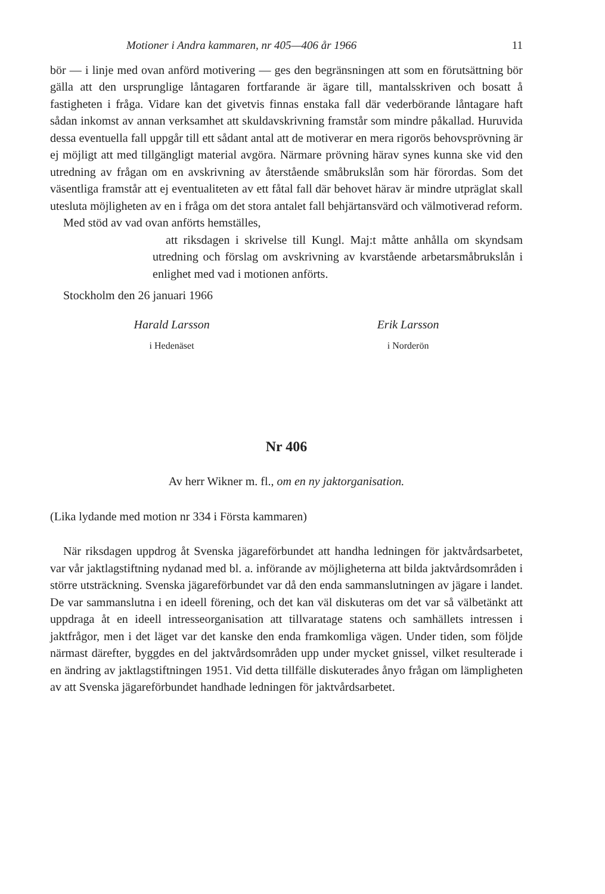Motioner i Andra kammaren, nr 405—406 år 1966 11
bör — i linje med ovan anförd motivering — ges den begränsningen att som en förutsättning bör gälla att den ursprunglige låntagaren fortfarande är ägare till, mantalsskriven och bosatt å fastigheten i fråga. Vidare kan det givetvis finnas enstaka fall där vederbörande låntagare haft sådan inkomst av annan verksamhet att skuldavskrivning framstår som mindre påkallad. Huruvida dessa eventuella fall uppgår till ett sådant antal att de motiverar en mera rigorös behovsprövning är ej möjligt att med tillgängligt material avgöra. Närmare prövning härav synes kunna ske vid den utredning av frågan om en avskrivning av återstående småbrukslån som här förordas. Som det väsentliga framstår att ej eventualiteten av ett fåtal fall där behovet härav är mindre utpräglat skall utesluta möjligheten av en i fråga om det stora antalet fall behjärtansvärd och välmotiverad reform.
Med stöd av vad ovan anförts hemställes,
att riksdagen i skrivelse till Kungl. Maj:t måtte anhålla om skyndsam utredning och förslag om avskrivning av kvarstående arbetarsmåbrukslån i enlighet med vad i motionen anförts.
Stockholm den 26 januari 1966
Harald Larsson
i Hedenäset
Erik Larsson
i Norderön
Nr 406
Av herr Wikner m. fl., om en ny jaktorganisation.
(Lika lydande med motion nr 334 i Första kammaren)
När riksdagen uppdrog åt Svenska jägareförbundet att handha ledningen för jaktvårdsarbetet, var vår jaktlagstiftning nydanad med bl. a. införande av möjligheterna att bilda jaktvårdsområden i större utsträckning. Svenska jägareförbundet var då den enda sammanslutningen av jägare i landet. De var sammanslutna i en ideell förening, och det kan väl diskuteras om det var så välbetänkt att uppdraga åt en ideell intresseorganisation att tillvaratage statens och samhällets intressen i jaktfrågor, men i det läget var det kanske den enda framkomliga vägen. Under tiden, som följde närmast därefter, byggdes en del jaktvårdsområden upp under mycket gnissel, vilket resulterade i en ändring av jaktlagstiftningen 1951. Vid detta tillfälle diskuterades ånyo frågan om lämpligheten av att Svenska jägareförbundet handhade ledningen för jaktvårdsarbetet.